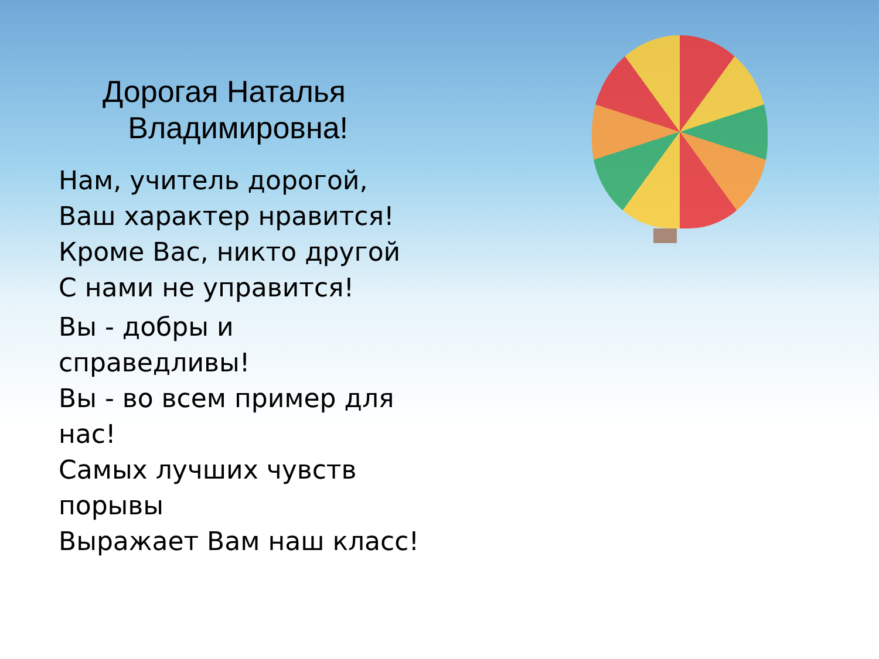Дорогая Наталья
Владимировна!
Нам, учитель дорогой,
Ваш характер нравится!
Кроме Вас, никто другой
С нами не управится!
Вы - добры и
справедливы!
Вы - во всем пример для
нас!
Самых лучших чувств
порывы
Выражает Вам наш класс!